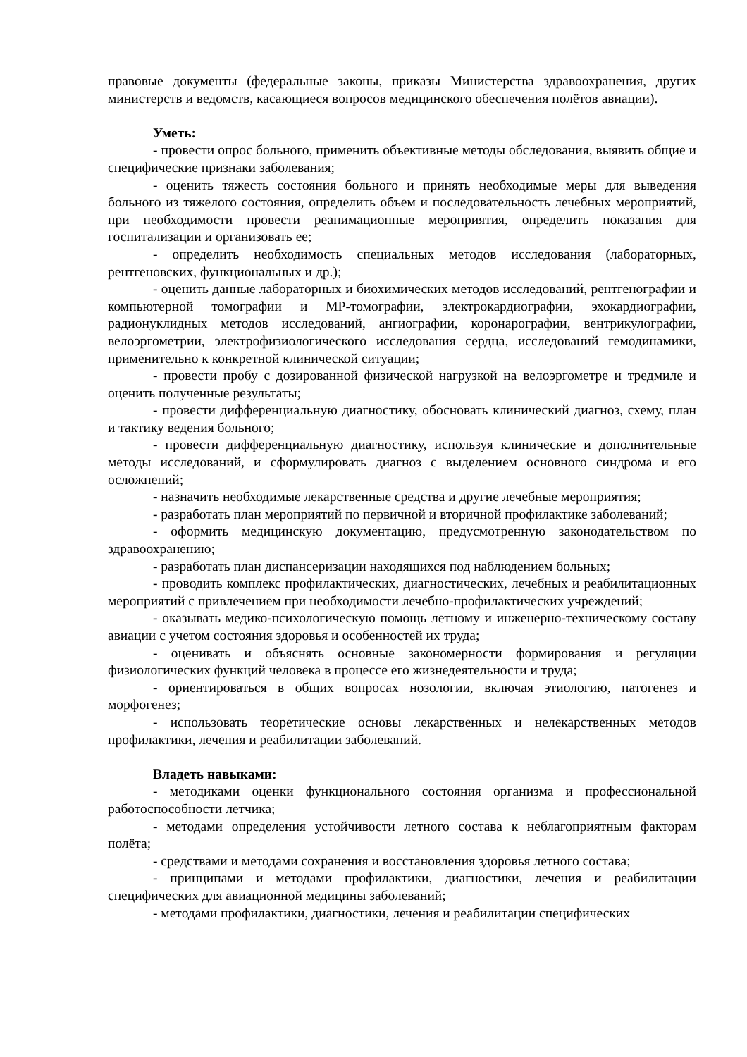правовые документы (федеральные законы, приказы Министерства здравоохранения, других министерств и ведомств, касающиеся вопросов медицинского обеспечения полётов авиации).
Уметь:
- провести опрос больного, применить объективные методы обследования, выявить общие и специфические признаки заболевания;
- оценить тяжесть состояния больного и принять необходимые меры для выведения больного из тяжелого состояния, определить объем и последовательность лечебных мероприятий, при необходимости провести реанимационные мероприятия, определить показания для госпитализации и организовать ее;
- определить необходимость специальных методов исследования (лабораторных, рентгеновских, функциональных и др.);
- оценить данные лабораторных и биохимических методов исследований, рентгенографии и компьютерной томографии и МР-томографии, электрокардиографии, эхокардиографии, радионуклидных методов исследований, ангиографии, коронарографии, вентрикулографии, велоэргометрии, электрофизиологического исследования сердца, исследований гемодинамики, применительно к конкретной клинической ситуации;
- провести пробу с дозированной физической нагрузкой на велоэргометре и тредмиле и оценить полученные результаты;
- провести дифференциальную диагностику, обосновать клинический диагноз, схему, план и тактику ведения больного;
- провести дифференциальную диагностику, используя клинические и дополнительные методы исследований, и сформулировать диагноз с выделением основного синдрома и его осложнений;
- назначить необходимые лекарственные средства и другие лечебные мероприятия;
- разработать план мероприятий по первичной и вторичной профилактике заболеваний;
- оформить медицинскую документацию, предусмотренную законодательством по здравоохранению;
- разработать план диспансеризации находящихся под наблюдением больных;
- проводить комплекс профилактических, диагностических, лечебных и реабилитационных мероприятий с привлечением при необходимости лечебно-профилактических учреждений;
- оказывать медико-психологическую помощь летному и инженерно-техническому составу авиации с учетом состояния здоровья и особенностей их труда;
- оценивать и объяснять основные закономерности формирования и регуляции физиологических функций человека в процессе его жизнедеятельности и труда;
- ориентироваться в общих вопросах нозологии, включая этиологию, патогенез и морфогенез;
- использовать теоретические основы лекарственных и нелекарственных методов профилактики, лечения и реабилитации заболеваний.
Владеть навыками:
- методиками оценки функционального состояния организма и профессиональной работоспособности летчика;
- методами определения устойчивости летного состава к неблагоприятным факторам полёта;
- средствами и методами сохранения и восстановления здоровья летного состава;
- принципами и методами профилактики, диагностики, лечения и реабилитации специфических для авиационной медицины заболеваний;
- методами профилактики, диагностики, лечения и реабилитации специфических